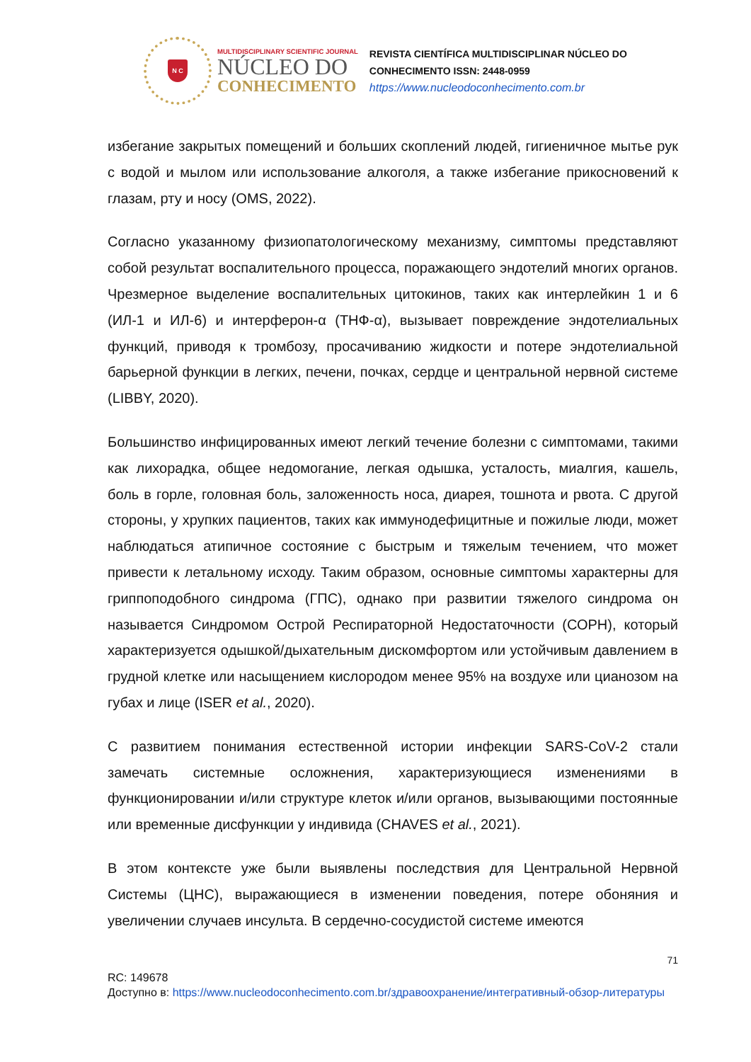N C
MULTIDISCIPLINARY SCIENTIFIC JOURNAL
NÚCLEO DO
CONHECIMENTO
REVISTA CIENTÍFICA MULTIDISCIPLINAR NÚCLEO DO
CONHECIMENTO ISSN: 2448-0959
https://www.nucleodoconhecimento.com.br
избегание закрытых помещений и больших скоплений людей, гигиеничное мытье рук с водой и мылом или использование алкоголя, а также избегание прикосновений к глазам, рту и носу (OMS, 2022).
Согласно указанному физиопатологическому механизму, симптомы представляют собой результат воспалительного процесса, поражающего эндотелий многих органов. Чрезмерное выделение воспалительных цитокинов, таких как интерлейкин 1 и 6 (ИЛ-1 и ИЛ-6) и интерферон-α (ТНФ-α), вызывает повреждение эндотелиальных функций, приводя к тромбозу, просачиванию жидкости и потере эндотелиальной барьерной функции в легких, печени, почках, сердце и центральной нервной системе (LIBBY, 2020).
Большинство инфицированных имеют легкий течение болезни с симптомами, такими как лихорадка, общее недомогание, легкая одышка, усталость, миалгия, кашель, боль в горле, головная боль, заложенность носа, диарея, тошнота и рвота. С другой стороны, у хрупких пациентов, таких как иммунодефицитные и пожилые люди, может наблюдаться атипичное состояние с быстрым и тяжелым течением, что может привести к летальному исходу. Таким образом, основные симптомы характерны для гриппоподобного синдрома (ГПС), однако при развитии тяжелого синдрома он называется Синдромом Острой Респираторной Недостаточности (СОРН), который характеризуется одышкой/дыхательным дискомфортом или устойчивым давлением в грудной клетке или насыщением кислородом менее 95% на воздухе или цианозом на губах и лице (ISER et al., 2020).
С развитием понимания естественной истории инфекции SARS-CoV-2 стали замечать системные осложнения, характеризующиеся изменениями в функционировании и/или структуре клеток и/или органов, вызывающими постоянные или временные дисфункции у индивида (CHAVES et al., 2021).
В этом контексте уже были выявлены последствия для Центральной Нервной Системы (ЦНС), выражающиеся в изменении поведения, потере обоняния и увеличении случаев инсульта. В сердечно-сосудистой системе имеются
71
RC: 149678
Доступно в: https://www.nucleodoconhecimento.com.br/здравоохранение/интегративный-обзор-литературы